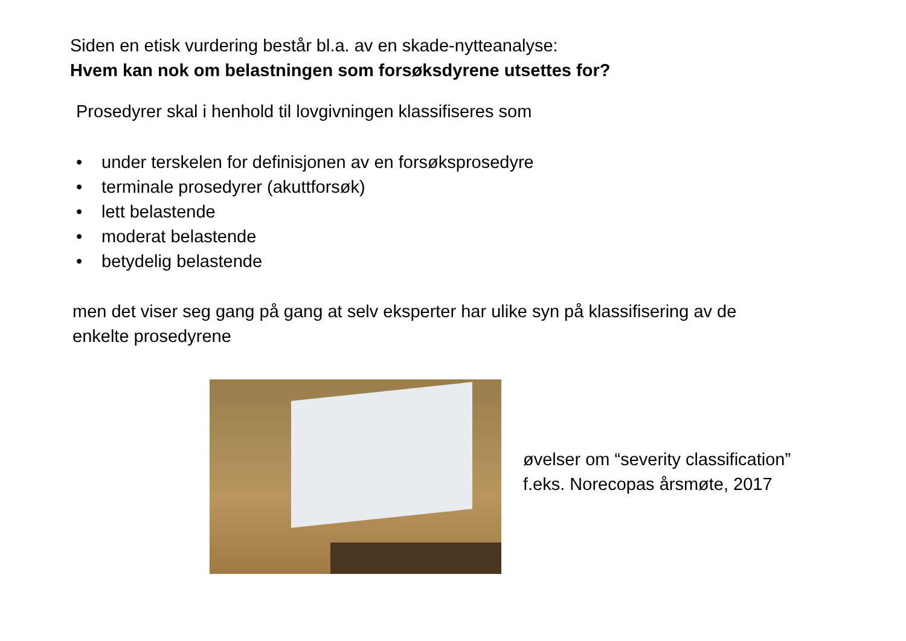Siden en etisk vurdering består bl.a. av en skade-nytteanalyse:
Hvem kan nok om belastningen som forsøksdyrene utsettes for?
Prosedyrer skal i henhold til lovgivningen klassifiseres som
• under terskelen for definisjonen av en forsøksprosedyre
• terminale prosedyrer (akuttforsøk)
• lett belastende
• moderat belastende
• betydelig belastende
men det viser seg gang på gang at selv eksperter har ulike syn på klassifisering av de
enkelte prosedyrene
øvelser om “severity classification”
f.eks. Norecopas årsmøte, 2017